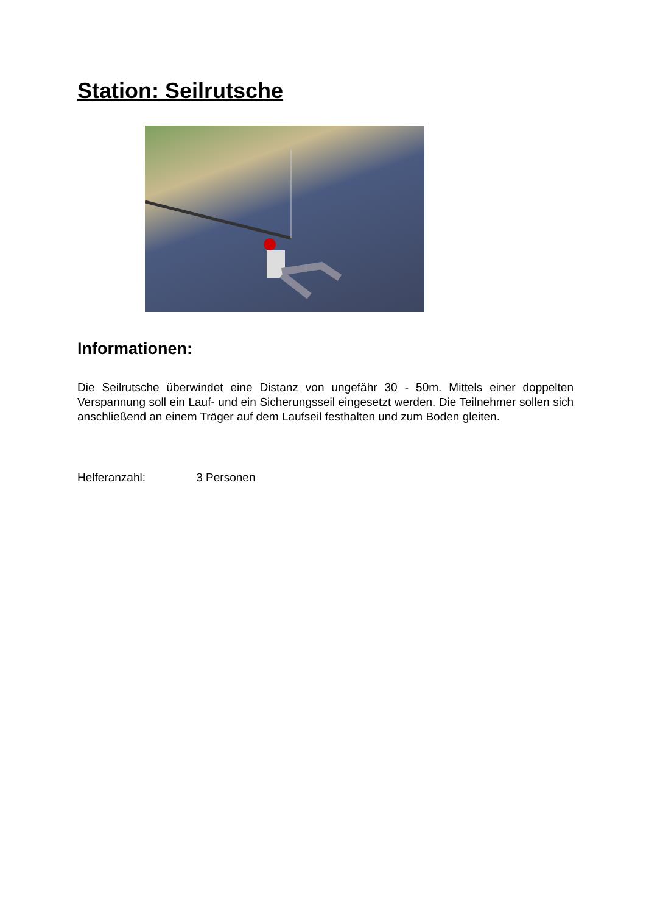Station: Seilrutsche
Informationen:
Die Seilrutsche überwindet eine Distanz von ungefähr 30 - 50m. Mittels einer doppelten Verspannung soll ein Lauf- und ein Sicherungsseil eingesetzt werden. Die Teilnehmer sollen sich anschließend an einem Träger auf dem Laufseil festhalten und zum Boden gleiten.
Helferanzahl: 3 Personen